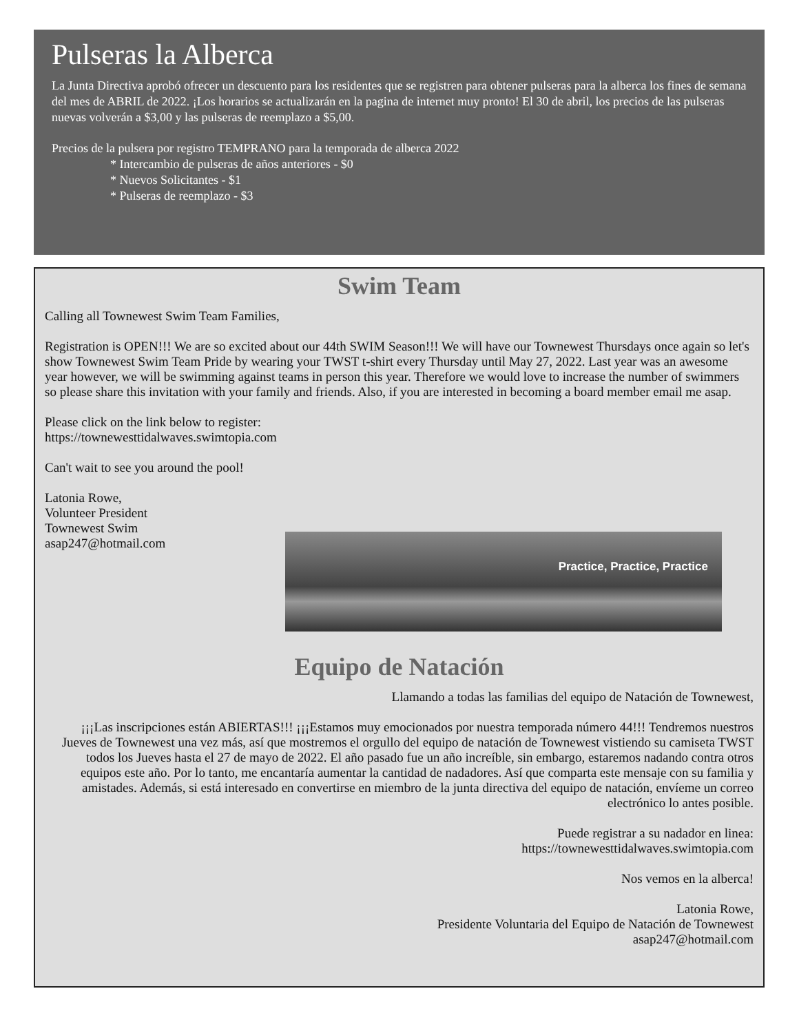Pulseras la Alberca
La Junta Directiva aprobó ofrecer un descuento para los residentes que se registren para obtener pulseras para la alberca los fines de semana del mes de ABRIL de 2022. ¡Los horarios se actualizarán en la pagina de internet muy pronto! El 30 de abril, los precios de las pulseras nuevas volverán a $3,00 y las pulseras de reemplazo a $5,00.
Precios de la pulsera por registro TEMPRANO para la temporada de alberca 2022
* Intercambio de pulseras de años anteriores - $0
* Nuevos Solicitantes - $1
* Pulseras de reemplazo - $3
Swim Team
Calling all Townewest Swim Team Families,
Registration is OPEN!!! We are so excited about our 44th SWIM Season!!! We will have our Townewest Thursdays once again so let's show Townewest Swim Team Pride by wearing your TWST t-shirt every Thursday until May 27, 2022. Last year was an awesome year however, we will be swimming against teams in person this year. Therefore we would love to increase the number of swimmers so please share this invitation with your family and friends. Also, if you are interested in becoming a board member email me asap.
Please click on the link below to register:
https://townewesttidalwaves.swimtopia.com
Can't wait to see you around the pool!
Latonia Rowe,
Volunteer President
Townewest Swim
asap247@hotmail.com
Practice, Practice, Practice
Equipo de Natación
Llamando a todas las familias del equipo de Natación de Townewest,
¡¡¡Las inscripciones están ABIERTAS!!! ¡¡¡Estamos muy emocionados por nuestra temporada número 44!!! Tendremos nuestros Jueves de Townewest una vez más, así que mostremos el orgullo del equipo de natación de Townewest vistiendo su camiseta TWST todos los Jueves hasta el 27 de mayo de 2022. El año pasado fue un año increíble, sin embargo, estaremos nadando contra otros equipos este año. Por lo tanto, me encantaría aumentar la cantidad de nadadores. Así que comparta este mensaje con su familia y amistades. Además, si está interesado en convertirse en miembro de la junta directiva del equipo de natación, envíeme un correo electrónico lo antes posible.
Puede registrar a su nadador en linea:
https://townewesttidalwaves.swimtopia.com
Nos vemos en la alberca!
Latonia Rowe,
Presidente Voluntaria del Equipo de Natación de Townewest
asap247@hotmail.com